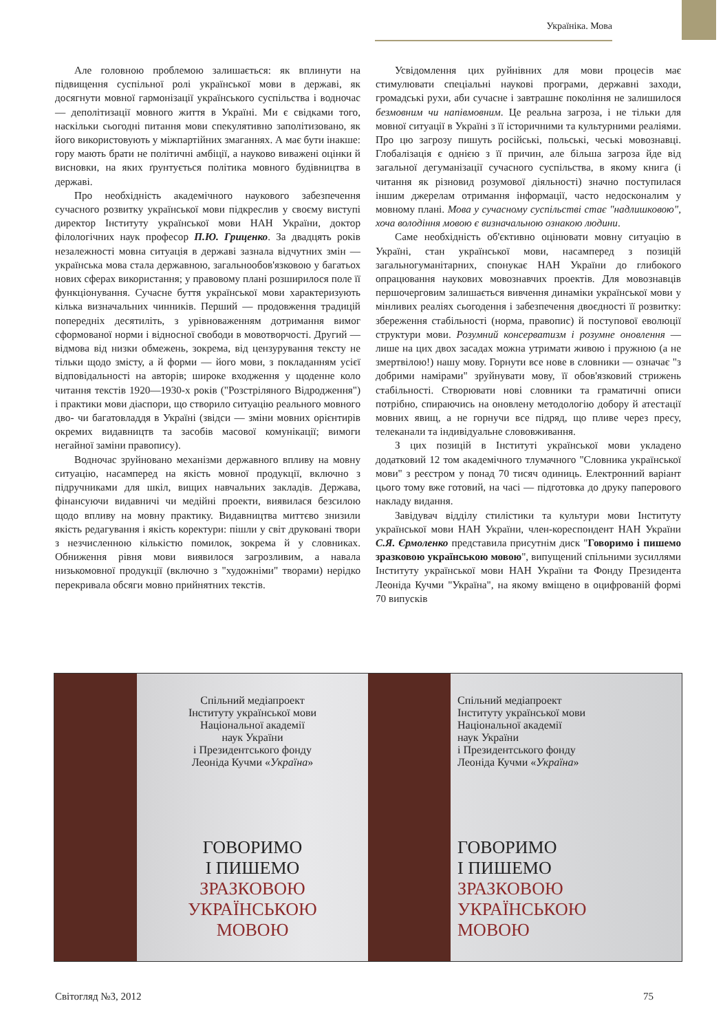Україніка. Мова
Але головною проблемою залишається: як вплинути на підвищення суспільної ролі української мови в державі, як досягнути мовної гармонізації українського суспільства і водночас — деполітизації мовного життя в Україні. Ми є свідками того, наскільки сьогодні питання мови спекулятивно заполітизовано, як його використовують у міжпартійних змаганнях. А має бути інакше: гору мають брати не політичні амбіції, а науково виважені оцінки й висновки, на яких ґрунтується політика мовного будівництва в державі.
Про необхідність академічного наукового забезпечення сучасного розвитку української мови підкреслив у своєму виступі директор Інституту української мови НАН України, доктор філологічних наук професор П.Ю. Гриценко. За двадцять років незалежності мовна ситуація в державі зазнала відчутних змін — українська мова стала державною, загальнообов'язковою у багатьох нових сферах використання; у правовому плані розширилося поле її функціонування. Сучасне буття української мови характеризують кілька визначальних чинників. Перший — продовження традицій попередніх десятиліть, з урівноваженням дотримання вимог сформованої норми і відносної свободи в мовотворчості. Другий — відмова від низки обмежень, зокрема, від цензурування тексту не тільки щодо змісту, а й форми — його мови, з покладанням усієї відповідальності на авторів; широке входження у щоденне коло читання текстів 1920—1930-х років ("Розстріляного Відродження") і практики мови діаспори, що створило ситуацію реального мовного дво- чи багатовладдя в Україні (звідси — зміни мовних орієнтирів окремих видавництв та засобів масової комунікації; вимоги негайної заміни правопису).
Водночас зруйновано механізми державного впливу на мовну ситуацію, насамперед на якість мовної продукції, включно з підручниками для шкіл, вищих навчальних закладів. Держава, фінансуючи видавничі чи медійні проекти, виявилася безсилою щодо впливу на мовну практику. Видавництва миттєво знизили якість редагування і якість коректури: пішли у світ друковані твори з незчисленною кількістю помилок, зокрема й у словниках. Обниження рівня мови виявилося загрозливим, а навала низькомовної продукції (включно з "художніми" творами) нерідко перекривала обсяги мовно прийнятних текстів.
Усвідомлення цих руйнівних для мови процесів має стимулювати спеціальні наукові програми, державні заходи, громадські рухи, аби сучасне і завтрашнє покоління не залишилося безмовним чи напівмовним. Це реальна загроза, і не тільки для мовної ситуації в Україні з її історичними та культурними реаліями. Про цю загрозу пишуть російські, польські, чеські мовознавці. Глобалізація є однією з її причин, але більша загроза йде від загальної дегуманізації сучасного суспільства, в якому книга (і читання як різновид розумової діяльності) значно поступилася іншим джерелам отримання інформації, часто недосконалим у мовному плані. Мова у сучасному суспільстві стає "надлишковою", хоча володіння мовою є визначальною ознакою людини.
Саме необхідність об'єктивно оцінювати мовну ситуацію в Україні, стан української мови, насамперед з позицій загальногуманітарних, спонукає НАН України до глибокого опрацювання наукових мовознавчих проектів. Для мовознавців першочерговим залишається вивчення динаміки української мови у мінливих реаліях сьогодення і забезпечення двоєдності її розвитку: збереження стабільності (норма, правопис) й поступової еволюції структури мови. Розумний консерватизм і розумне оновлення — лише на цих двох засадах можна утримати живою і пружною (а не змертвілою!) нашу мову. Горнути все нове в словники — означає "з добрими намірами" зруйнувати мову, її обов'язковий стрижень стабільності. Створювати нові словники та граматичні описи потрібно, спираючись на оновлену методологію добору й атестації мовних явищ, а не горнучи все підряд, що пливе через пресу, телеканали та індивідуальне слововживання.
З цих позицій в Інституті української мови укладено додатковий 12 том академічного тлумачного "Словника української мови" з реєстром у понад 70 тисяч одиниць. Електронний варіант цього тому вже готовий, на часі — підготовка до друку паперового накладу видання.
Завідувач відділу стилістики та культури мови Інституту української мови НАН України, член-кореспондент НАН України С.Я. Єрмоленко представила присутнім диск "Говоримо і пишемо зразковою українською мовою", випущений спільними зусиллями Інституту української мови НАН України та Фонду Президента Леоніда Кучми "Україна", на якому вміщено в оцифрованій формі 70 випусків
Спільний медіапроект
Інституту української мови
Національної академії
наук України
і Президентського фонду
Леоніда Кучми «Україна»
ГОВОРИМО
І ПИШЕМО
ЗРАЗКОВОЮ
УКРАЇНСЬКОЮ
МОВОЮ
Спільний медіапроект
Інституту української мови
Національної академії
наук України
і Президентського фонду
Леоніда Кучми «Україна»
ГОВОРИМО
І ПИШЕМО
ЗРАЗКОВОЮ
УКРАЇНСЬКОЮ
МОВОЮ
Світогляд №3, 2012 75